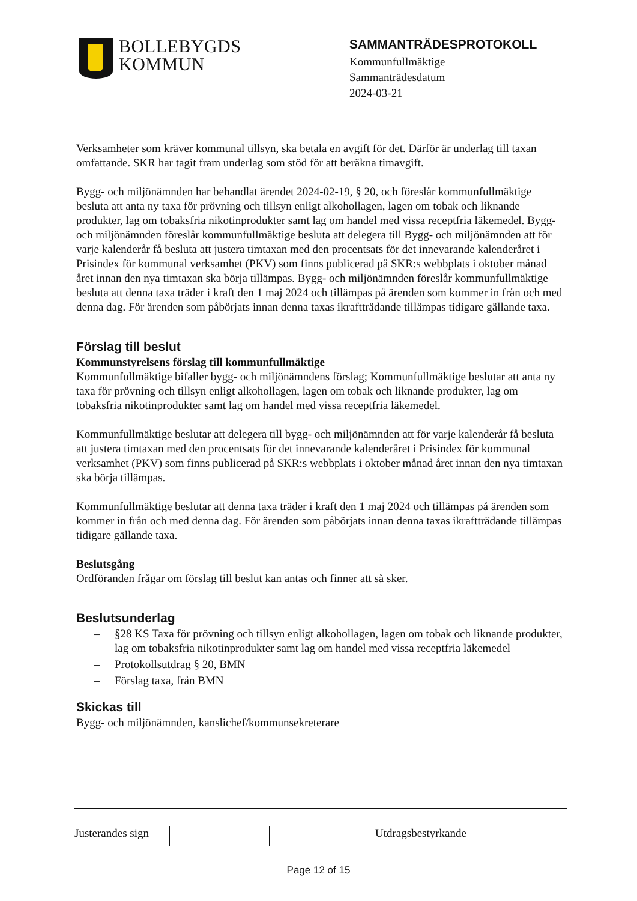BOLLEBYGDS
KOMMUN
SAMMANTRÄDESPROTOKOLL
Kommunfullmäktige
Sammanträdesdatum
2024-03-21
Verksamheter som kräver kommunal tillsyn, ska betala en avgift för det. Därför är underlag till taxan omfattande. SKR har tagit fram underlag som stöd för att beräkna timavgift.
Bygg- och miljönämnden har behandlat ärendet 2024-02-19, § 20, och föreslår kommunfullmäktige besluta att anta ny taxa för prövning och tillsyn enligt alkohollagen, lagen om tobak och liknande produkter, lag om tobaksfria nikotinprodukter samt lag om handel med vissa receptfria läkemedel. Bygg- och miljönämnden föreslår kommunfullmäktige besluta att delegera till Bygg- och miljönämnden att för varje kalenderår få besluta att justera timtaxan med den procentsats för det innevarande kalenderåret i Prisindex för kommunal verksamhet (PKV) som finns publicerad på SKR:s webbplats i oktober månad året innan den nya timtaxan ska börja tillämpas. Bygg- och miljönämnden föreslår kommunfullmäktige besluta att denna taxa träder i kraft den 1 maj 2024 och tillämpas på ärenden som kommer in från och med denna dag. För ärenden som påbörjats innan denna taxas ikraftträdande tillämpas tidigare gällande taxa.
Förslag till beslut
Kommunstyrelsens förslag till kommunfullmäktige
Kommunfullmäktige bifaller bygg- och miljönämndens förslag; Kommunfullmäktige beslutar att anta ny taxa för prövning och tillsyn enligt alkohollagen, lagen om tobak och liknande produkter, lag om tobaksfria nikotinprodukter samt lag om handel med vissa receptfria läkemedel.
Kommunfullmäktige beslutar att delegera till bygg- och miljönämnden att för varje kalenderår få besluta att justera timtaxan med den procentsats för det innevarande kalenderåret i Prisindex för kommunal verksamhet (PKV) som finns publicerad på SKR:s webbplats i oktober månad året innan den nya timtaxan ska börja tillämpas.
Kommunfullmäktige beslutar att denna taxa träder i kraft den 1 maj 2024 och tillämpas på ärenden som kommer in från och med denna dag. För ärenden som påbörjats innan denna taxas ikraftträdande tillämpas tidigare gällande taxa.
Beslutsgång
Ordföranden frågar om förslag till beslut kan antas och finner att så sker.
Beslutsunderlag
– §28 KS Taxa för prövning och tillsyn enligt alkohollagen, lagen om tobak och liknande produkter, lag om tobaksfria nikotinprodukter samt lag om handel med vissa receptfria läkemedel
– Protokollsutdrag § 20, BMN
– Förslag taxa, från BMN
Skickas till
Bygg- och miljönämnden, kanslichef/kommunsekreterare
Justerandes sign
Utdragsbestyrkande
Page 12 of 15